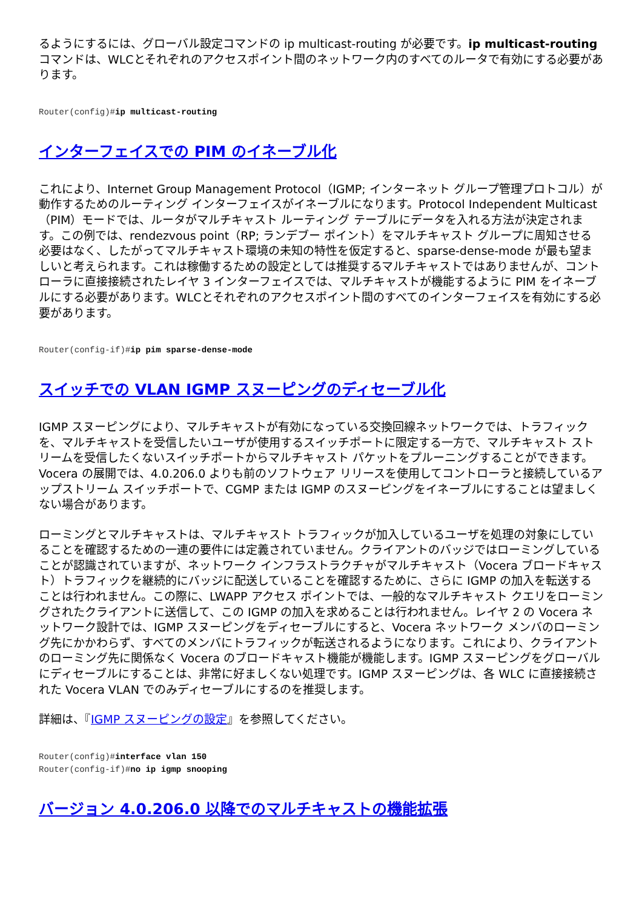るようにするには、グローバル設定コマンドの ip multicast-routing が必要です。ip multicast-routingコマンドは、WLCとそれぞれのアクセスポイント間のネットワーク内のすべてのルータで有効にする必要があります。
Router(config)#ip multicast-routing
インターフェイスでの PIM のイネーブル化
これにより、Internet Group Management Protocol（IGMP; インターネット グループ管理プロトコル）が動作するためのルーティング インターフェイスがイネーブルになります。Protocol Independent Multicast（PIM）モードでは、ルータがマルチキャスト ルーティング テーブルにデータを入れる方法が決定されます。この例では、rendezvous point（RP; ランデブー ポイント）をマルチキャスト グループに周知させる必要はなく、したがってマルチキャスト環境の未知の特性を仮定すると、sparse-dense-mode が最も望ましいと考えられます。これは稼働するための設定としては推奨するマルチキャストではありませんが、コントローラに直接接続されたレイヤ 3 インターフェイスでは、マルチキャストが機能するように PIM をイネーブルにする必要があります。WLCとそれぞれのアクセスポイント間のすべてのインターフェイスを有効にする必要があります。
Router(config-if)#ip pim sparse-dense-mode
スイッチでの VLAN IGMP スヌーピングのディセーブル化
IGMP スヌーピングにより、マルチキャストが有効になっている交換回線ネットワークでは、トラフィックを、マルチキャストを受信したいユーザが使用するスイッチポートに限定する一方で、マルチキャスト ストリームを受信したくないスイッチポートからマルチキャスト パケットをプルーニングすることができます。Vocera の展開では、4.0.206.0 よりも前のソフトウェア リリースを使用してコントローラと接続しているアップストリーム スイッチポートで、CGMP または IGMP のスヌーピングをイネーブルにすることは望ましくない場合があります。
ローミングとマルチキャストは、マルチキャスト トラフィックが加入しているユーザを処理の対象にしていることを確認するための一連の要件には定義されていません。クライアントのバッジではローミングしていることが認識されていますが、ネットワーク インフラストラクチャがマルチキャスト（Vocera ブロードキャスト）トラフィックを継続的にバッジに配送していることを確認するために、さらに IGMP の加入を転送することは行われません。この際に、LWAPP アクセス ポイントでは、一般的なマルチキャスト クエリをローミングされたクライアントに送信して、この IGMP の加入を求めることは行われません。レイヤ 2 の Vocera ネットワーク設計では、IGMP スヌーピングをディセーブルにすると、Vocera ネットワーク メンバのローミング先にかかわらず、すべてのメンバにトラフィックが転送されるようになります。これにより、クライアントのローミング先に関係なく Vocera のブロードキャスト機能が機能します。IGMP スヌーピングをグローバルにディセーブルにすることは、非常に好ましくない処理です。IGMP スヌーピングは、各 WLC に直接接続された Vocera VLAN でのみディセーブルにするのを推奨します。
詳細は、『IGMP スヌーピングの設定』を参照してください。
Router(config)#interface vlan 150
Router(config-if)#no ip igmp snooping
バージョン 4.0.206.0 以降でのマルチキャストの機能拡張